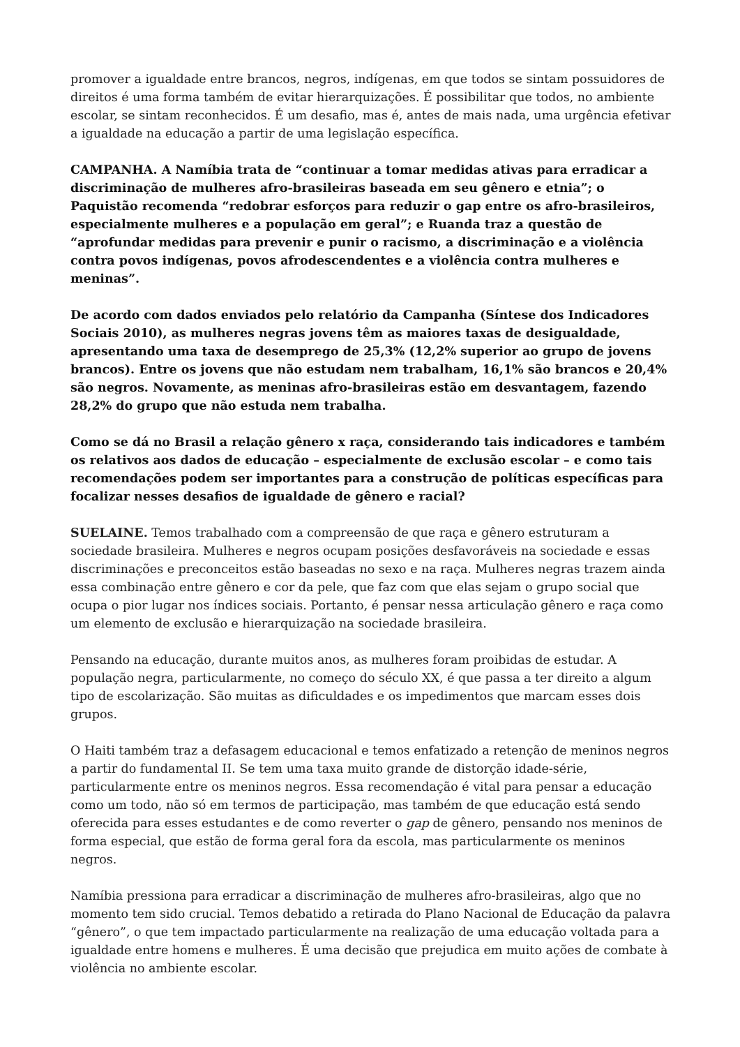promover a igualdade entre brancos, negros, indígenas, em que todos se sintam possuidores de direitos é uma forma também de evitar hierarquizações. É possibilitar que todos, no ambiente escolar, se sintam reconhecidos. É um desafio, mas é, antes de mais nada, uma urgência efetivar a igualdade na educação a partir de uma legislação específica.
CAMPANHA. A Namíbia trata de “continuar a tomar medidas ativas para erradicar a discriminação de mulheres afro-brasileiras baseada em seu gênero e etnia”; o Paquistão recomenda “redobrar esforços para reduzir o gap entre os afro-brasileiros, especialmente mulheres e a população em geral”; e Ruanda traz a questão de “aprofundar medidas para prevenir e punir o racismo, a discriminação e a violência contra povos indígenas, povos afrodescendentes e a violência contra mulheres e meninas”.
De acordo com dados enviados pelo relatório da Campanha (Síntese dos Indicadores Sociais 2010), as mulheres negras jovens têm as maiores taxas de desigualdade, apresentando uma taxa de desemprego de 25,3% (12,2% superior ao grupo de jovens brancos). Entre os jovens que não estudam nem trabalham, 16,1% são brancos e 20,4% são negros. Novamente, as meninas afro-brasileiras estão em desvantagem, fazendo 28,2% do grupo que não estuda nem trabalha.
Como se dá no Brasil a relação gênero x raça, considerando tais indicadores e também os relativos aos dados de educação – especialmente de exclusão escolar – e como tais recomendações podem ser importantes para a construção de políticas específicas para focalizar nesses desafios de igualdade de gênero e racial?
SUELAINE. Temos trabalhado com a compreensão de que raça e gênero estruturam a sociedade brasileira. Mulheres e negros ocupam posições desfavoráveis na sociedade e essas discriminações e preconceitos estão baseadas no sexo e na raça. Mulheres negras trazem ainda essa combinação entre gênero e cor da pele, que faz com que elas sejam o grupo social que ocupa o pior lugar nos índices sociais. Portanto, é pensar nessa articulação gênero e raça como um elemento de exclusão e hierarquização na sociedade brasileira.
Pensando na educação, durante muitos anos, as mulheres foram proibidas de estudar. A população negra, particularmente, no começo do século XX, é que passa a ter direito a algum tipo de escolarização. São muitas as dificuldades e os impedimentos que marcam esses dois grupos.
O Haiti também traz a defasagem educacional e temos enfatizado a retenção de meninos negros a partir do fundamental II. Se tem uma taxa muito grande de distorção idade-série, particularmente entre os meninos negros. Essa recomendação é vital para pensar a educação como um todo, não só em termos de participação, mas também de que educação está sendo oferecida para esses estudantes e de como reverter o gap de gênero, pensando nos meninos de forma especial, que estão de forma geral fora da escola, mas particularmente os meninos negros.
Namíbia pressiona para erradicar a discriminação de mulheres afro-brasileiras, algo que no momento tem sido crucial. Temos debatido a retirada do Plano Nacional de Educação da palavra “gênero”, o que tem impactado particularmente na realização de uma educação voltada para a igualdade entre homens e mulheres. É uma decisão que prejudica em muito ações de combate à violência no ambiente escolar.